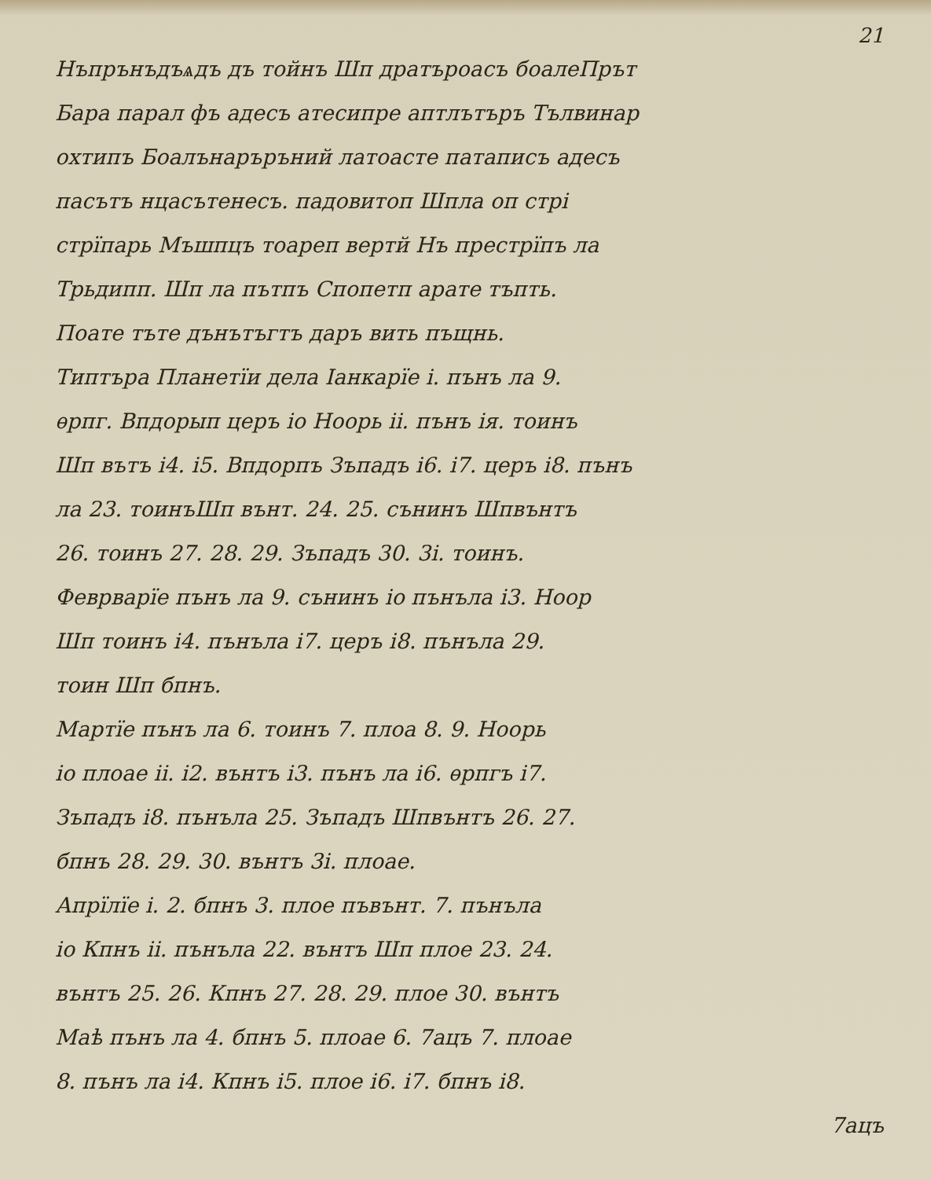21
Нъпрънъдъѧдъ дъ тойнъ Шп дратърoaсъ боалеПрът
Бара парал фъ адесъ атесипре аптлътъръ Тълвинар
охтипъ Боалънаръръний латоасте патаписъ адесъ
пасътъ нцасътенесъ. падовитоп Шпла оп стрі
стрїпарь Мъшпцъ тоареп вертй Нъ престрїпъ ла
Трьдипп. Шп ла пътпъ Спопетп арате тъпть.
Поате тъте дънътъгтъ даръ вить пъщнь.
Типтъра Планетїи дела Iанкарїе і. пънъ ла 9.
ѳрпг. Впдорып церъ іо Ноорь іі. пънъ ія. тоинъ
Шп вътъ і4. і5. Впдорпъ Зъпадъ і6. і7. церъ і8. пънъ
ла 23. тоинъШп вънт. 24. 25. сънинъ Шпвънтъ
26. тоинъ 27. 28. 29. Зъпадъ 30. 3і. тоинъ.
Феврварїе пънъ ла 9. сънинъ іо пънъла і3. Ноор
Шп тоинъ і4. пънъла і7. церъ і8. пънъла 29.
тоин Шп бпнъ.
Мартїе пънъ ла 6. тоинъ 7. плоа 8. 9. Ноорь
іо плоае іі. і2. вънтъ і3. пънъ ла і6. ѳрпгъ і7.
Зъпадъ і8. пънъла 25. Зъпадъ Шпвънтъ 26. 27.
бпнъ 28. 29. 30. вънтъ 3і. плоае.
Апрїлїе і. 2. бпнъ 3. плое пъвънт. 7. пънъла
іо Кпнъ іі. пънъла 22. вънтъ Шп плое 23. 24.
вънтъ 25. 26. Кпнъ 27. 28. 29. плое 30. вънтъ
Маѣ пънъ ла 4. бпнъ 5. плоае 6. 7ацъ 7. плоае
8. пънъ ла і4. Кпнъ і5. плое і6. і7. бпнъ і8.
7ацъ